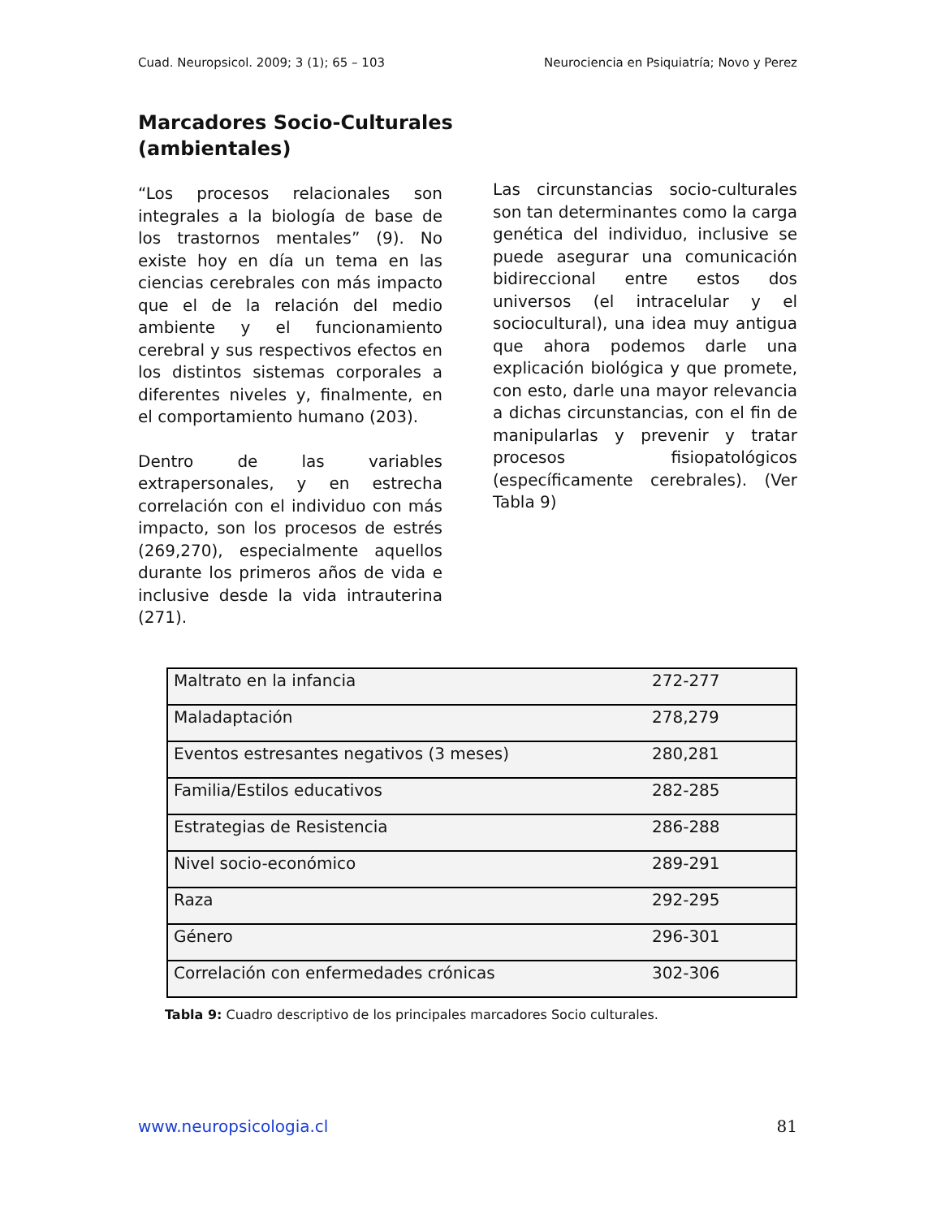Cuad. Neuropsicol. 2009; 3 (1); 65 – 103 Neurociencia en Psiquiatría; Novo y Perez
Marcadores Socio-Culturales
(ambientales)
“Los procesos relacionales son integrales a la biología de base de los trastornos mentales” (9). No existe hoy en día un tema en las ciencias cerebrales con más impacto que el de la relación del medio ambiente y el funcionamiento cerebral y sus respectivos efectos en los distintos sistemas corporales a diferentes niveles y, finalmente, en el comportamiento humano (203).
Dentro de las variables extrapersonales, y en estrecha correlación con el individuo con más impacto, son los procesos de estrés (269,270), especialmente aquellos durante los primeros años de vida e inclusive desde la vida intrauterina (271).
Las circunstancias socio-culturales son tan determinantes como la carga genética del individuo, inclusive se puede asegurar una comunicación bidireccional entre estos dos universos (el intracelular y el sociocultural), una idea muy antigua que ahora podemos darle una explicación biológica y que promete, con esto, darle una mayor relevancia a dichas circunstancias, con el fin de manipularlas y prevenir y tratar procesos fisiopatológicos (específicamente cerebrales). (Ver Tabla 9)
| Maltrato en la infancia | 272-277 |
| Maladaptación | 278,279 |
| Eventos estresantes negativos (3 meses) | 280,281 |
| Familia/Estilos educativos | 282-285 |
| Estrategias de Resistencia | 286-288 |
| Nivel socio-económico | 289-291 |
| Raza | 292-295 |
| Género | 296-301 |
| Correlación con enfermedades crónicas | 302-306 |
Tabla 9: Cuadro descriptivo de los principales marcadores Socio culturales.
www.neuropsicologia.cl 81